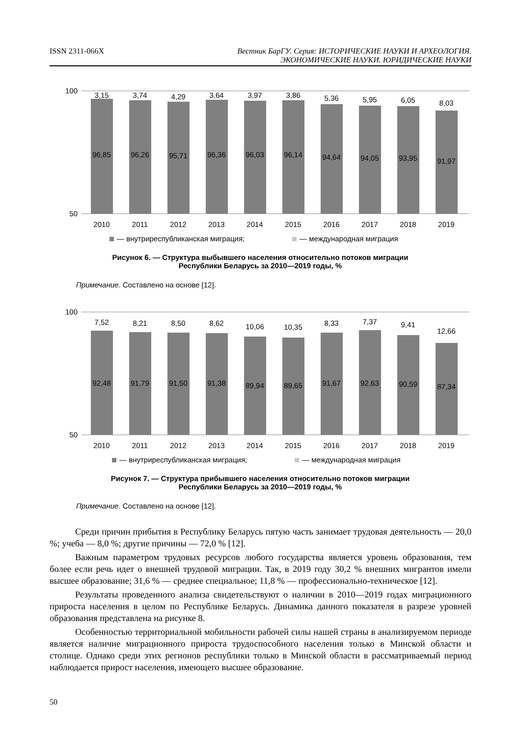ISSN 2311-066X Вестник БарГУ. Серия: ИСТОРИЧЕСКИЕ НАУКИ И АРХЕОЛОГИЯ.
ЭКОНОМИЧЕСКИЕ НАУКИ. ЮРИДИЧЕСКИЕ НАУКИ
100
50
3,15
3,74
4,29
3,64
3,97
3,86
5,36
5,95
6,05
8,03
96,85
96,26
95,71
96,36
96,03
96,14
94,64
94,05
93,95
91,97
2010
2011
2012
2013
2014
2015
2016
2017
2018
2019
— внутриреспубликанская миграция;
— международная миграция
Рисунок 6. — Структура выбывшего населения относительно потоков миграции
Республики Беларусь за 2010—2019 годы, %
Примечание. Составлено на основе [12].
100
50
7,52
8,21
8,50
8,62
10,06
10,35
8,33
7,37
9,41
12,66
92,48
91,79
91,50
91,38
89,94
89,65
91,67
92,63
90,59
87,34
2010
2011
2012
2013
2014
2015
2016
2017
2018
2019
— внутриреспубликанская миграция;
— международная миграция
Рисунок 7. — Структура прибывшего населения относительно потоков миграции
Республики Беларусь за 2010—2019 годы, %
Примечание. Составлено на основе [12].
Среди причин прибытия в Республику Беларусь пятую часть занимает трудовая деятельность — 20,0 %; учеба — 8,0 %; другие причины — 72,0 % [12].
Важным параметром трудовых ресурсов любого государства является уровень образования, тем более если речь идет о внешней трудовой миграции. Так, в 2019 году 30,2 % внешних мигрантов имели высшее образование; 31,6 % — среднее специальное; 11,8 % — профессионально-техническое [12].
Результаты проведенного анализа свидетельствуют о наличии в 2010—2019 годах миграционного прироста населения в целом по Республике Беларусь. Динамика данного показателя в разрезе уровней образования представлена на рисунке 8.
Особенностью территориальной мобильности рабочей силы нашей страны в анализируемом периоде является наличие миграционного прироста трудоспособного населения только в Минской области и столице. Однако среди этих регионов республики только в Минской области в рассматриваемый период наблюдается прирост населения, имеющего высшее образование.
50